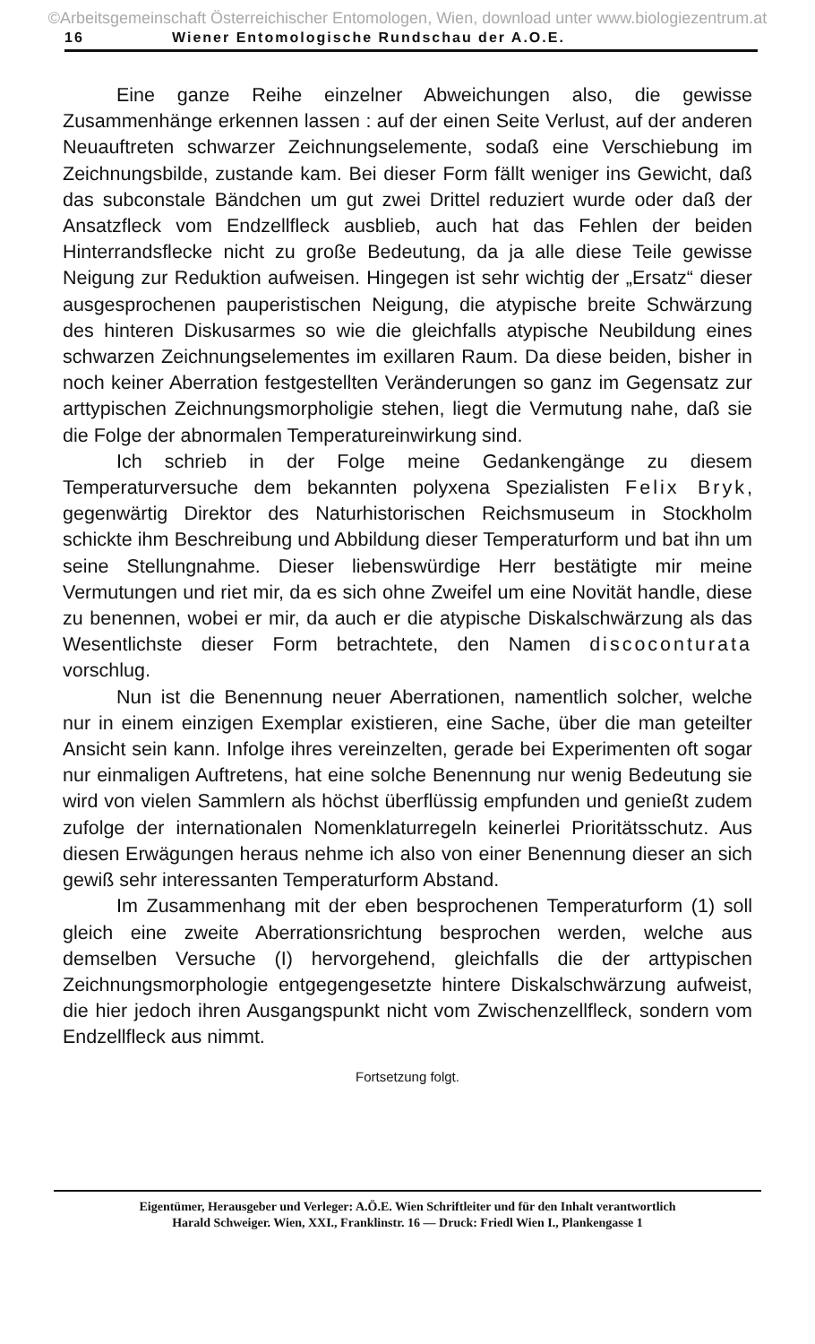©Arbeitsgemeinschaft Österreichischer Entomologen, Wien, download unter www.biologiezentrum.at
16 Wiener Entomologische Rundschau der A.O.E.
Eine ganze Reihe einzelner Abweichungen also, die gewisse Zusammenhänge erkennen lassen : auf der einen Seite Verlust, auf der anderen Neuauftreten schwarzer Zeichnungselemente, sodaß eine Verschiebung im Zeichnungsbilde, zustande kam. Bei dieser Form fällt weniger ins Gewicht, daß das subconstale Bändchen um gut zwei Drittel reduziert wurde oder daß der Ansatzfleck vom Endzellfleck ausblieb, auch hat das Fehlen der beiden Hinterrandsflecke nicht zu große Bedeutung, da ja alle diese Teile gewisse Neigung zur Reduktion aufweisen. Hingegen ist sehr wichtig der „Ersatz“ dieser ausgesprochenen pauperistischen Neigung, die atypische breite Schwärzung des hinteren Diskusarmes so wie die gleichfalls atypische Neubildung eines schwarzen Zeichnungselementes im exillaren Raum. Da diese beiden, bisher in noch keiner Aberration festgestellten Veränderungen so ganz im Gegensatz zur arttypischen Zeichnungsmorpholigie stehen, liegt die Vermutung nahe, daß sie die Folge der abnormalen Temperatureinwirkung sind.
Ich schrieb in der Folge meine Gedankengänge zu diesem Temperaturversuche dem bekannten polyxena Spezialisten Felix Bryk, gegenwärtig Direktor des Naturhistorischen Reichsmuseum in Stockholm schickte ihm Beschreibung und Abbildung dieser Temperaturform und bat ihn um seine Stellungnahme. Dieser liebenswürdige Herr bestätigte mir meine Vermutungen und riet mir, da es sich ohne Zweifel um eine Novität handle, diese zu benennen, wobei er mir, da auch er die atypische Diskalschwärzung als das Wesentlichste dieser Form betrachtete, den Namen discoconturata vorschlug.
Nun ist die Benennung neuer Aberrationen, namentlich solcher, welche nur in einem einzigen Exemplar existieren, eine Sache, über die man geteilter Ansicht sein kann. Infolge ihres vereinzelten, gerade bei Experimenten oft sogar nur einmaligen Auftretens, hat eine solche Benennung nur wenig Bedeutung sie wird von vielen Sammlern als höchst überflüssig empfunden und genießt zudem zufolge der internationalen Nomenklaturregeln keinerlei Prioritätsschutz. Aus diesen Erwägungen heraus nehme ich also von einer Benennung dieser an sich gewiß sehr interessanten Temperaturform Abstand.
Im Zusammenhang mit der eben besprochenen Temperaturform (1) soll gleich eine zweite Aberrationsrichtung besprochen werden, welche aus demselben Versuche (I) hervorgehend, gleichfalls die der arttypischen Zeichnungsmorphologie entgegengesetzte hintere Diskalschwärzung aufweist, die hier jedoch ihren Ausgangspunkt nicht vom Zwischenzellfleck, sondern vom Endzellfleck aus nimmt.
Fortsetzung folgt.
Eigentümer, Herausgeber und Verleger: A.Ö.E. Wien Schriftleiter und für den Inhalt verantwortlich
Harald Schweiger. Wien, XXI., Franklinstr. 16 — Druck: Friedl Wien I., Plankengasse 1